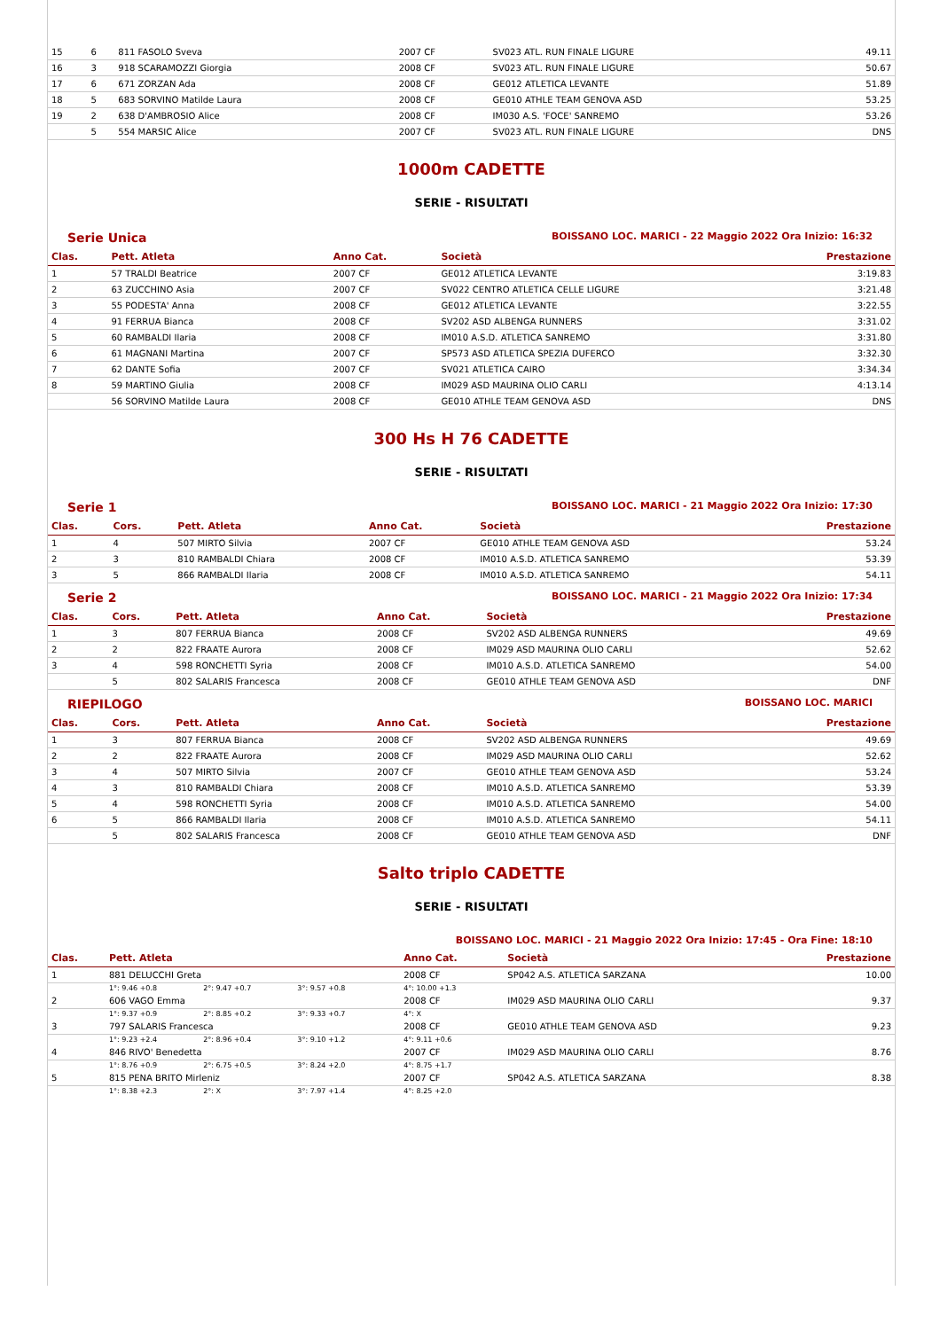| 15 | 6 | 811 FASOLO Sveva | 2007 CF | SV023 ATL. RUN FINALE LIGURE | 49.11 |
| 16 | 3 | 918 SCARAMOZZI Giorgia | 2008 CF | SV023 ATL. RUN FINALE LIGURE | 50.67 |
| 17 | 6 | 671 ZORZAN Ada | 2008 CF | GE012 ATLETICA LEVANTE | 51.89 |
| 18 | 5 | 683 SORVINO Matilde Laura | 2008 CF | GE010 ATHLE TEAM GENOVA ASD | 53.25 |
| 19 | 2 | 638 D'AMBROSIO Alice | 2008 CF | IM030 A.S. 'FOCE' SANREMO | 53.26 |
| | 5 | 554 MARSIC Alice | 2007 CF | SV023 ATL. RUN FINALE LIGURE | DNS |
1000m CADETTE
SERIE - RISULTATI
Serie Unica BOISSANO LOC. MARICI - 22 Maggio 2022 Ora Inizio: 16:32
| Clas. | Pett. Atleta | Anno Cat. | Società | Prestazione |
| --- | --- | --- | --- | --- |
| 1 | 57 TRALDI Beatrice | 2007 CF | GE012 ATLETICA LEVANTE | 3:19.83 |
| 2 | 63 ZUCCHINO Asia | 2007 CF | SV022 CENTRO ATLETICA CELLE LIGURE | 3:21.48 |
| 3 | 55 PODESTA' Anna | 2008 CF | GE012 ATLETICA LEVANTE | 3:22.55 |
| 4 | 91 FERRUA Bianca | 2008 CF | SV202 ASD ALBENGA RUNNERS | 3:31.02 |
| 5 | 60 RAMBALDI Ilaria | 2008 CF | IM010 A.S.D. ATLETICA SANREMO | 3:31.80 |
| 6 | 61 MAGNANI Martina | 2007 CF | SP573 ASD ATLETICA SPEZIA DUFERCO | 3:32.30 |
| 7 | 62 DANTE Sofia | 2007 CF | SV021 ATLETICA CAIRO | 3:34.34 |
| 8 | 59 MARTINO Giulia | 2008 CF | IM029 ASD MAURINA OLIO CARLI | 4:13.14 |
| | 56 SORVINO Matilde Laura | 2008 CF | GE010 ATHLE TEAM GENOVA ASD | DNS |
300 Hs H 76 CADETTE
SERIE - RISULTATI
Serie 1 BOISSANO LOC. MARICI - 21 Maggio 2022 Ora Inizio: 17:30
| Clas. | Cors. | Pett. Atleta | Anno Cat. | Società | Prestazione |
| --- | --- | --- | --- | --- | --- |
| 1 | 4 | 507 MIRTO Silvia | 2007 CF | GE010 ATHLE TEAM GENOVA ASD | 53.24 |
| 2 | 3 | 810 RAMBALDI Chiara | 2008 CF | IM010 A.S.D. ATLETICA SANREMO | 53.39 |
| 3 | 5 | 866 RAMBALDI Ilaria | 2008 CF | IM010 A.S.D. ATLETICA SANREMO | 54.11 |
Serie 2 BOISSANO LOC. MARICI - 21 Maggio 2022 Ora Inizio: 17:34
| Clas. | Cors. | Pett. Atleta | Anno Cat. | Società | Prestazione |
| --- | --- | --- | --- | --- | --- |
| 1 | 3 | 807 FERRUA Bianca | 2008 CF | SV202 ASD ALBENGA RUNNERS | 49.69 |
| 2 | 2 | 822 FRAATE Aurora | 2008 CF | IM029 ASD MAURINA OLIO CARLI | 52.62 |
| 3 | 4 | 598 RONCHETTI Syria | 2008 CF | IM010 A.S.D. ATLETICA SANREMO | 54.00 |
| | 5 | 802 SALARIS Francesca | 2008 CF | GE010 ATHLE TEAM GENOVA ASD | DNF |
RIEPILOGO BOISSANO LOC. MARICI
| Clas. | Cors. | Pett. Atleta | Anno Cat. | Società | Prestazione |
| --- | --- | --- | --- | --- | --- |
| 1 | 3 | 807 FERRUA Bianca | 2008 CF | SV202 ASD ALBENGA RUNNERS | 49.69 |
| 2 | 2 | 822 FRAATE Aurora | 2008 CF | IM029 ASD MAURINA OLIO CARLI | 52.62 |
| 3 | 4 | 507 MIRTO Silvia | 2007 CF | GE010 ATHLE TEAM GENOVA ASD | 53.24 |
| 4 | 3 | 810 RAMBALDI Chiara | 2008 CF | IM010 A.S.D. ATLETICA SANREMO | 53.39 |
| 5 | 4 | 598 RONCHETTI Syria | 2008 CF | IM010 A.S.D. ATLETICA SANREMO | 54.00 |
| 6 | 5 | 866 RAMBALDI Ilaria | 2008 CF | IM010 A.S.D. ATLETICA SANREMO | 54.11 |
| | 5 | 802 SALARIS Francesca | 2008 CF | GE010 ATHLE TEAM GENOVA ASD | DNF |
Salto triplo CADETTE
SERIE - RISULTATI
BOISSANO LOC. MARICI - 21 Maggio 2022 Ora Inizio: 17:45 - Ora Fine: 18:10
| Clas. | Pett. Atleta | | | | Anno Cat. | Società | Prestazione |
| --- | --- | --- | --- | --- | --- | --- | --- |
| 1 | 881 DELUCCHI Greta | | | | 2008 CF | SP042 A.S. ATLETICA SARZANA | 10.00 |
| | 1°: 9.46 +0.8 | 2°: 9.47 +0.7 | 3°: 9.57 +0.8 | | 4°: 10.00 +1.3 | | |
| 2 | 606 VAGO Emma | | | | 2008 CF | IM029 ASD MAURINA OLIO CARLI | 9.37 |
| | 1°: 9.37 +0.9 | 2°: 8.85 +0.2 | 3°: 9.33 +0.7 | | 4°: X | | |
| 3 | 797 SALARIS Francesca | | | | 2008 CF | GE010 ATHLE TEAM GENOVA ASD | 9.23 |
| | 1°: 9.23 +2.4 | 2°: 8.96 +0.4 | 3°: 9.10 +1.2 | | 4°: 9.11 +0.6 | | |
| 4 | 846 RIVO' Benedetta | | | | 2007 CF | IM029 ASD MAURINA OLIO CARLI | 8.76 |
| | 1°: 8.76 +0.9 | 2°: 6.75 +0.5 | 3°: 8.24 +2.0 | | 4°: 8.75 +1.7 | | |
| 5 | 815 PENA BRITO Mirleniz | | | | 2007 CF | SP042 A.S. ATLETICA SARZANA | 8.38 |
| | 1°: 8.38 +2.3 | 2°: X | 3°: 7.97 +1.4 | | 4°: 8.25 +2.0 | | |